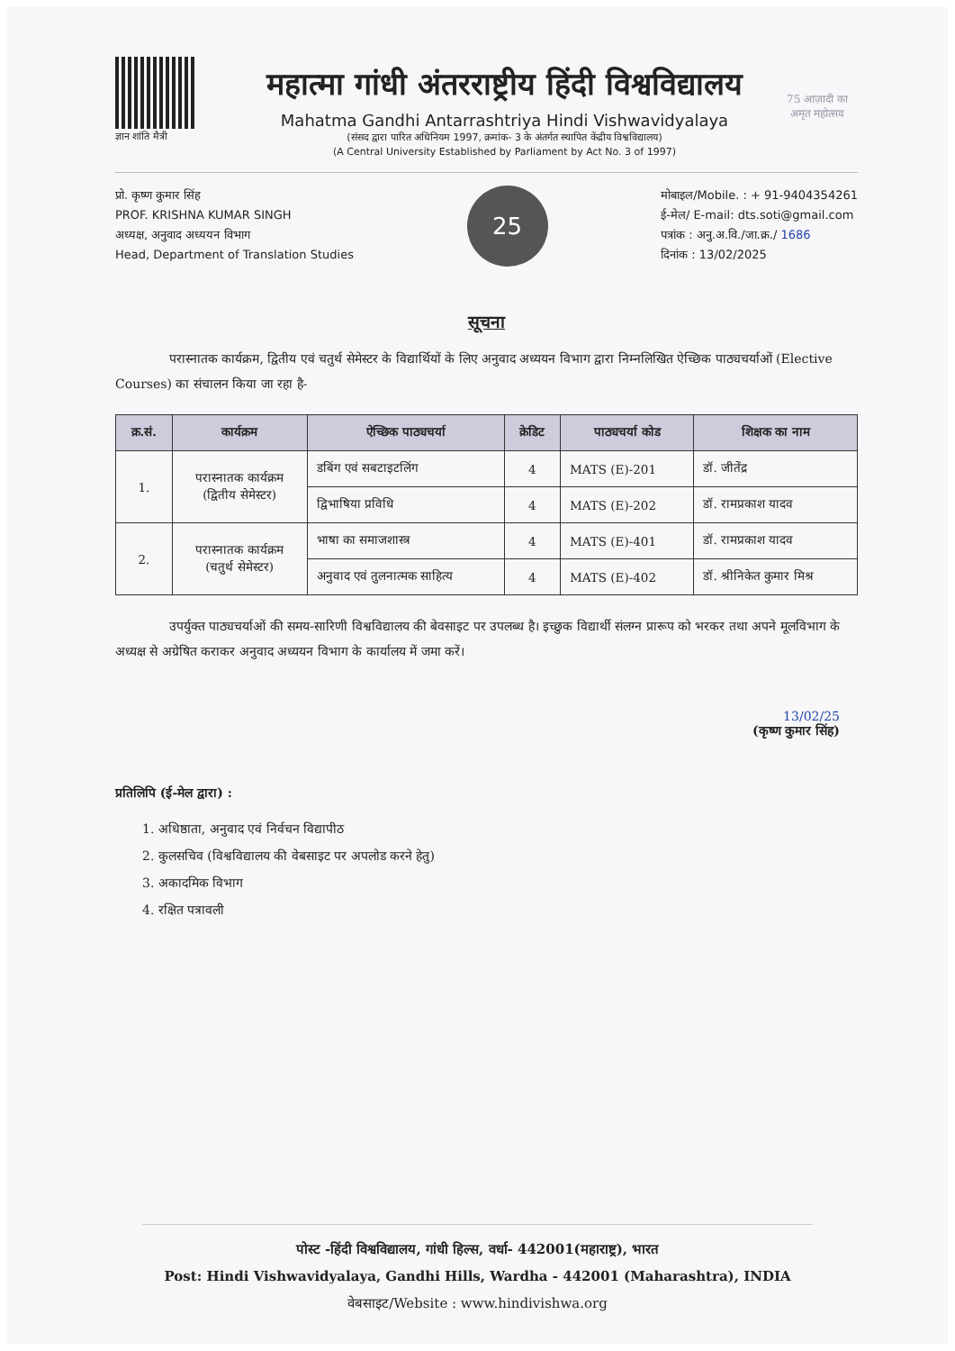ज्ञान शांति मैत्री
महात्मा गांधी अंतरराष्ट्रीय हिंदी विश्वविद्यालय
Mahatma Gandhi Antarrashtriya Hindi Vishwavidyalaya
(संसद द्वारा पारित अधिनियम 1997, क्रमांक- 3 के अंतर्गत स्थापित केंद्रीय विश्वविद्यालय)
(A Central University Established by Parliament by Act No. 3 of 1997)
75 आज़ादी का अमृत महोत्सव
प्रो. कृष्ण कुमार सिंह
PROF. KRISHNA KUMAR SINGH
अध्यक्ष, अनुवाद अध्ययन विभाग
Head, Department of Translation Studies
25
मोबाइल/Mobile. : + 91-9404354261
ई-मेल/ E-mail: dts.soti@gmail.com
पत्रांक : अनु.अ.वि./जा.क्र./ 1686
दिनांक : 13/02/2025
सूचना
परास्नातक कार्यक्रम, द्वितीय एवं चतुर्थ सेमेस्टर के विद्यार्थियों के लिए अनुवाद अध्ययन विभाग द्वारा निम्नलिखित ऐच्छिक पाठ्यचर्याओं (Elective Courses) का संचालन किया जा रहा है-
| क्र.सं. | कार्यक्रम | ऐच्छिक पाठ्यचर्या | क्रेडिट | पाठ्यचर्या कोड | शिक्षक का नाम |
| --- | --- | --- | --- | --- | --- |
| 1. | परास्नातक कार्यक्रम (द्वितीय सेमेस्टर) | डबिंग एवं सबटाइटलिंग | 4 | MATS (E)-201 | डॉ. जीतेंद्र |
| | | द्विभाषिया प्रविधि | 4 | MATS (E)-202 | डॉ. रामप्रकाश यादव |
| 2. | परास्नातक कार्यक्रम (चतुर्थ सेमेस्टर) | भाषा का समाजशास्त्र | 4 | MATS (E)-401 | डॉ. रामप्रकाश यादव |
| | | अनुवाद एवं तुलनात्मक साहित्य | 4 | MATS (E)-402 | डॉ. श्रीनिकेत कुमार मिश्र |
उपर्युक्त पाठ्यचर्याओं की समय-सारिणी विश्वविद्यालय की बेवसाइट पर उपलब्ध है। इच्छुक विद्यार्थी संलग्न प्रारूप को भरकर तथा अपने मूलविभाग के अध्यक्ष से अग्रेषित कराकर अनुवाद अध्ययन विभाग के कार्यालय में जमा करें।
13/02/25
(कृष्ण कुमार सिंह)
प्रतिलिपि (ई-मेल द्वारा) :
1. अधिष्ठाता, अनुवाद एवं निर्वचन विद्यापीठ
2. कुलसचिव (विश्वविद्यालय की वेबसाइट पर अपलोड करने हेतु)
3. अकादमिक विभाग
4. रक्षित पत्रावली
पोस्ट -हिंदी विश्वविद्यालय, गांधी हिल्स, वर्धा- 442001(महाराष्ट्र), भारत
Post: Hindi Vishwavidyalaya, Gandhi Hills, Wardha - 442001 (Maharashtra), INDIA
वेबसाइट/Website : www.hindivishwa.org